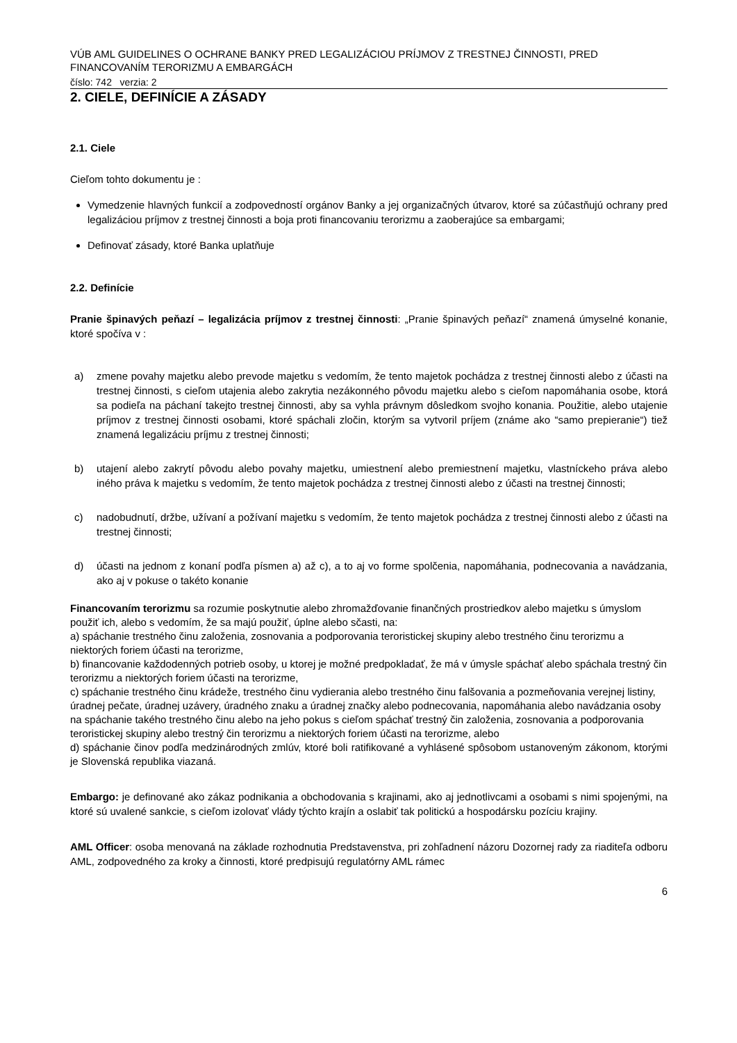VÚB AML GUIDELINES O OCHRANE BANKY PRED LEGALIZÁCIOU PRÍJMOV Z TRESTNEJ ČINNOSTI, PRED FINANCOVANÍM TERORIZMU A EMBARGÁCH
číslo: 742 verzia: 2
2. CIELE, DEFINÍCIE A ZÁSADY
2.1. Ciele
Cieľom tohto dokumentu je :
Vymedzenie hlavných funkcií a zodpovedností orgánov Banky a jej organizačných útvarov, ktoré sa zúčastňujú ochrany pred legalizáciou príjmov z trestnej činnosti a boja proti financovaniu terorizmu a zaoberajúce sa embargami;
Definovať zásady, ktoré Banka uplatňuje
2.2. Definície
Pranie špinavých peňazí – legalizácia príjmov z trestnej činnosti: „Pranie špinavých peňazí“ znamená úmyselné konanie, ktoré spočíva v :
a) zmene povahy majetku alebo prevode majetku s vedomím, že tento majetok pochádza z trestnej činnosti alebo z účasti na trestnej činnosti, s cieľom utajenia alebo zakrytia nezákonného pôvodu majetku alebo s cieľom napomáhania osobe, ktorá sa podieľa na páchaní takejto trestnej činnosti, aby sa vyhla právnym dôsledkom svojho konania. Použitie, alebo utajenie príjmov z trestnej činnosti osobami, ktoré spáchali zločin, ktorým sa vytvoril príjem (známe ako “samo prepieranie“) tiež znamená legalizáciu príjmu z trestnej činnosti;
b) utajení alebo zakrytí pôvodu alebo povahy majetku, umiestnení alebo premiestnení majetku, vlastníckeho práva alebo iného práva k majetku s vedomím, že tento majetok pochádza z trestnej činnosti alebo z účasti na trestnej činnosti;
c) nadobudnutí, držbe, užívaní a požívaní majetku s vedomím, že tento majetok pochádza z trestnej činnosti alebo z účasti na trestnej činnosti;
d) účasti na jednom z konaní podľa písmen a) až c), a to aj vo forme spolčenia, napomáhania, podnecovania a navádzania, ako aj v pokuse o takéto konanie
Financovaním terorizmu sa rozumie poskytnutie alebo zhromažďovanie finančných prostriedkov alebo majetku s úmyslom použiť ich, alebo s vedomím, že sa majú použiť, úplne alebo sčasti, na:
a) spáchanie trestného činu založenia, zosnovania a podporovania teroristickej skupiny alebo trestného činu terorizmu a niektorých foriem účasti na terorizme,
b) financovanie každodenných potrieb osoby, u ktorej je možné predpokladať, že má v úmysle spáchať alebo spáchala trestný čin terorizmu a niektorých foriem účasti na terorizme,
c) spáchanie trestného činu krádeže, trestného činu vydierania alebo trestného činu falšovania a pozmeňovania verejnej listiny, úradnej pečate, úradnej uzávery, úradného znaku a úradnej značky alebo podnecovania, napomáhania alebo navádzania osoby na spáchanie takého trestného činu alebo na jeho pokus s cieľom spáchať trestný čin založenia, zosnovania a podporovania teroristickej skupiny alebo trestný čin terorizmu a niektorých foriem účasti na terorizme, alebo
d) spáchanie činov podľa medzinárodných zmlúv, ktoré boli ratifikované a vyhlásené spôsobom ustanoveným zákonom, ktorými je Slovenská republika viazaná.
Embargo: je definované ako zákaz podnikania a obchodovania s krajinami, ako aj jednotlivcami a osobami s nimi spojenými, na ktoré sú uvalené sankcie, s cieľom izolovať vlády týchto krajín a oslabiť tak politickú a hospodársku pozíciu krajiny.
AML Officer: osoba menovaná na základe rozhodnutia Predstavenstva, pri zohľadnení názoru Dozornej rady za riaditeľa odboru AML, zodpovedného za kroky a činnosti, ktoré predpisujú regulatórny AML rámec
6